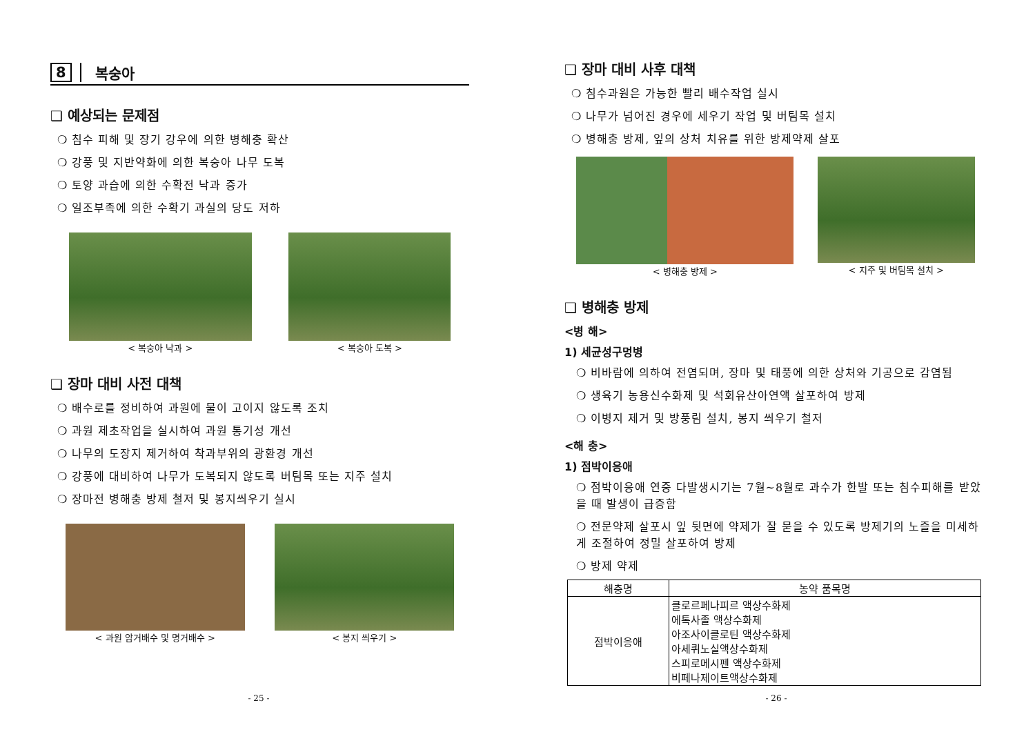8 복숭아
❑ 예상되는 문제점
❍ 침수 피해 및 장기 강우에 의한 병해충 확산
❍ 강풍 및 지반약화에 의한 복숭아 나무 도복
❍ 토양 과습에 의한 수확전 낙과 증가
❍ 일조부족에 의한 수확기 과실의 당도 저하
< 복숭아 낙과 > < 복숭아 도복 >
❑ 장마 대비 사전 대책
❍ 배수로를 정비하여 과원에 물이 고이지 않도록 조치
❍ 과원 제초작업을 실시하여 과원 통기성 개선
❍ 나무의 도장지 제거하여 착과부위의 광환경 개선
❍ 강풍에 대비하여 나무가 도복되지 않도록 버팀목 또는 지주 설치
❍ 장마전 병해충 방제 철저 및 봉지씌우기 실시
< 과원 암거배수 및 명거배수 > < 봉지 씌우기 >
- 25 -
❑ 장마 대비 사후 대책
❍ 침수과원은 가능한 빨리 배수작업 실시
❍ 나무가 넘어진 경우에 세우기 작업 및 버팀목 설치
❍ 병해충 방제, 잎의 상처 치유를 위한 방제약제 살포
< 병해충 방제 > < 지주 및 버팀목 설치 >
❑ 병해충 방제
<병 해>
1) 세균성구멍병
❍ 비바람에 의하여 전염되며, 장마 및 태풍에 의한 상처와 기공으로 감염됨
❍ 생육기 농용신수화제 및 석회유산아연액 살포하여 방제
❍ 이병지 제거 및 방풍림 설치, 봉지 씌우기 철저
<해 충>
1) 점박이응애
❍ 점박이응애 연중 다발생시기는 7월~8월로 과수가 한발 또는 침수피해를 받았을 때 발생이 급증함
❍ 전문약제 살포시 잎 뒷면에 약제가 잘 묻을 수 있도록 방제기의 노즐을 미세하게 조절하여 정밀 살포하여 방제
❍ 방제 약제
| 해충명 | 농약 품목명 |
| --- | --- |
| 점박이응애 | 클로르페나피르 액상수화제 에톡사졸 액상수화제 아조사이클로틴 액상수화제 아세퀴노실액상수화제 스피로메시펜 액상수화제 비페나제이트액상수화제 |
- 26 -